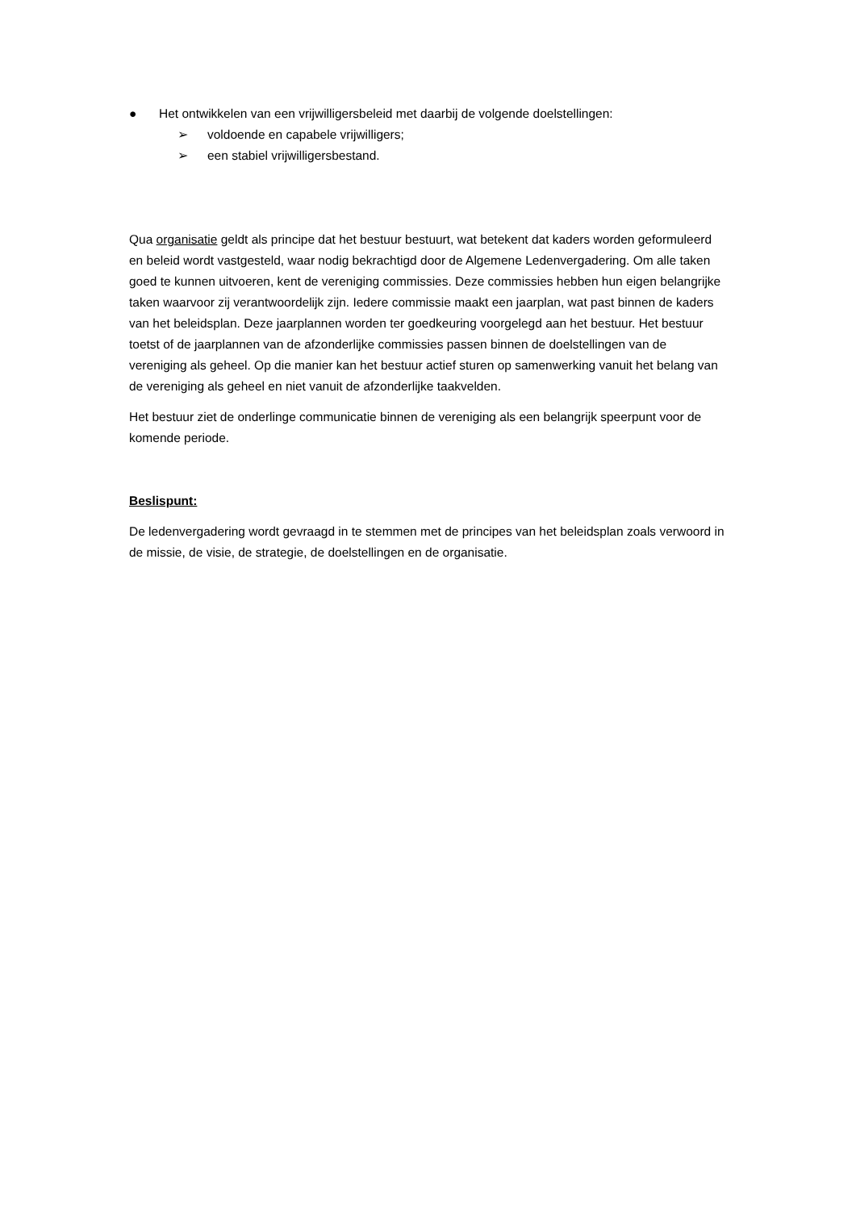● Het ontwikkelen van een vrijwilligersbeleid met daarbij de volgende doelstellingen:
➢ voldoende en capabele vrijwilligers;
➢ een stabiel vrijwilligersbestand.
Qua organisatie geldt als principe dat het bestuur bestuurt, wat betekent dat kaders worden geformuleerd en beleid wordt vastgesteld, waar nodig bekrachtigd door de Algemene Ledenvergadering. Om alle taken goed te kunnen uitvoeren, kent de vereniging commissies. Deze commissies hebben hun eigen belangrijke taken waarvoor zij verantwoordelijk zijn. Iedere commissie maakt een jaarplan, wat past binnen de kaders van het beleidsplan. Deze jaarplannen worden ter goedkeuring voorgelegd aan het bestuur. Het bestuur toetst of de jaarplannen van de afzonderlijke commissies passen binnen de doelstellingen van de vereniging als geheel. Op die manier kan het bestuur actief sturen op samenwerking vanuit het belang van de vereniging als geheel en niet vanuit de afzonderlijke taakvelden.
Het bestuur ziet de onderlinge communicatie binnen de vereniging als een belangrijk speerpunt voor de komende periode.
Beslispunt:
De ledenvergadering wordt gevraagd in te stemmen met de principes van het beleidsplan zoals verwoord in de missie, de visie, de strategie, de doelstellingen en de organisatie.